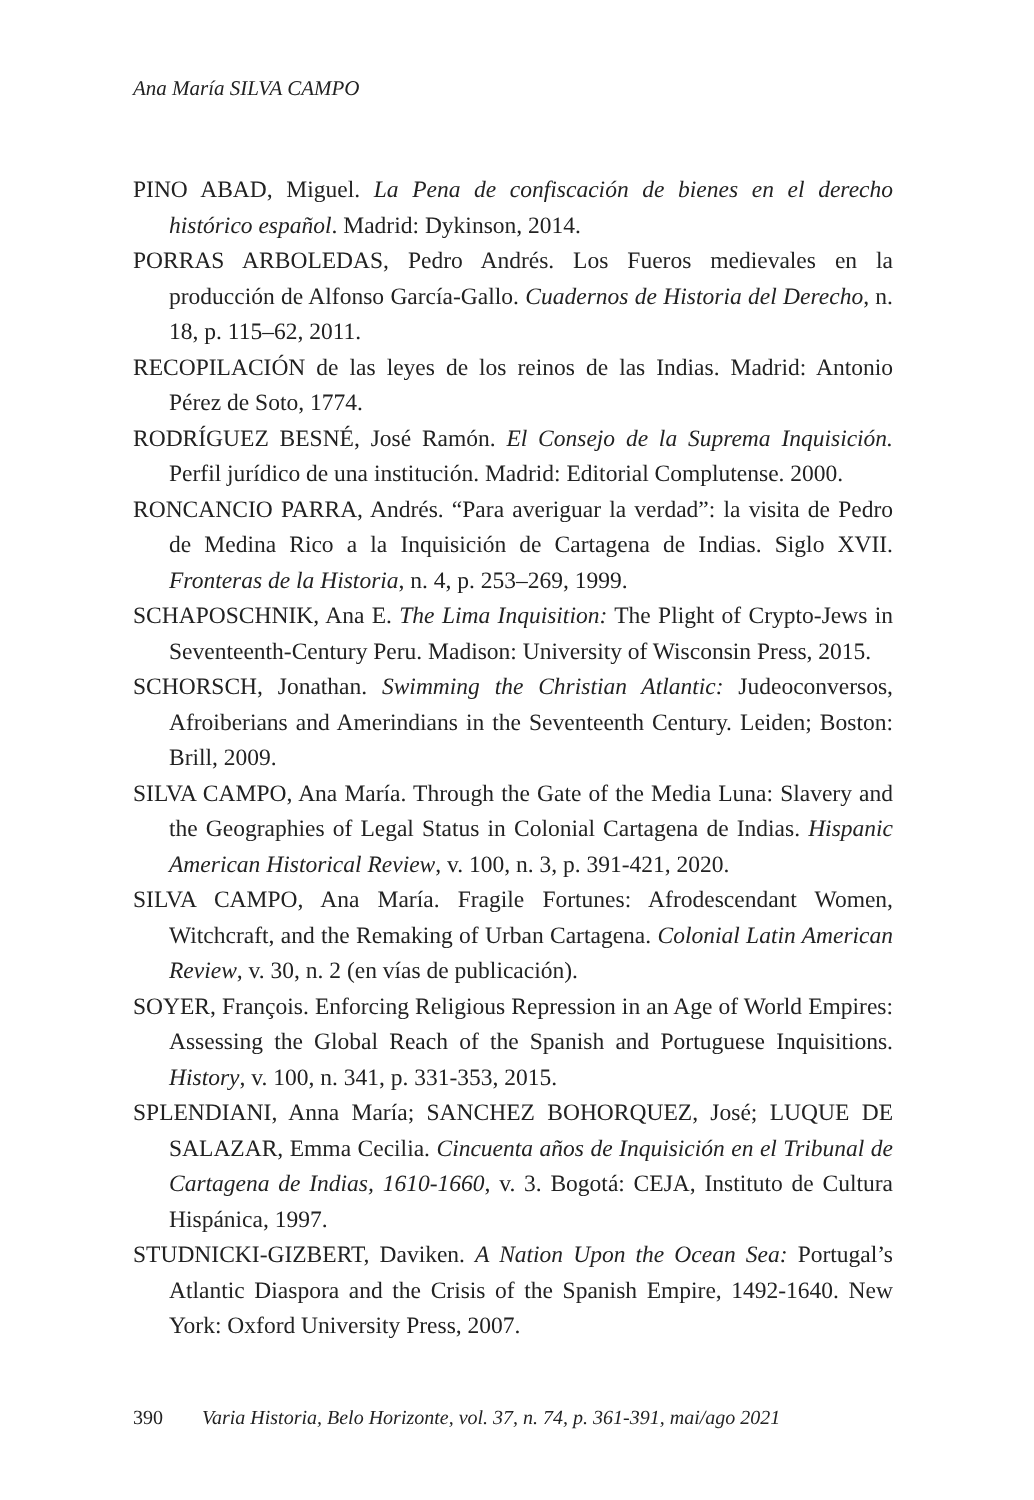Ana María SILVA CAMPO
PINO ABAD, Miguel. La Pena de confiscación de bienes en el derecho histórico español. Madrid: Dykinson, 2014.
PORRAS ARBOLEDAS, Pedro Andrés. Los Fueros medievales en la producción de Alfonso García-Gallo. Cuadernos de Historia del Derecho, n. 18, p. 115–62, 2011.
RECOPILACIÓN de las leyes de los reinos de las Indias. Madrid: Antonio Pérez de Soto, 1774.
RODRÍGUEZ BESNÉ, José Ramón. El Consejo de la Suprema Inquisición. Perfil jurídico de una institución. Madrid: Editorial Complutense. 2000.
RONCANCIO PARRA, Andrés. “Para averiguar la verdad”: la visita de Pedro de Medina Rico a la Inquisición de Cartagena de Indias. Siglo XVII. Fronteras de la Historia, n. 4, p. 253–269, 1999.
SCHAPOSCHNIK, Ana E. The Lima Inquisition: The Plight of Crypto-Jews in Seventeenth-Century Peru. Madison: University of Wisconsin Press, 2015.
SCHORSCH, Jonathan. Swimming the Christian Atlantic: Judeoconversos, Afroiberians and Amerindians in the Seventeenth Century. Leiden; Boston: Brill, 2009.
SILVA CAMPO, Ana María. Through the Gate of the Media Luna: Slavery and the Geographies of Legal Status in Colonial Cartagena de Indias. Hispanic American Historical Review, v. 100, n. 3, p. 391-421, 2020.
SILVA CAMPO, Ana María. Fragile Fortunes: Afrodescendant Women, Witchcraft, and the Remaking of Urban Cartagena. Colonial Latin American Review, v. 30, n. 2 (en vías de publicación).
SOYER, François. Enforcing Religious Repression in an Age of World Empires: Assessing the Global Reach of the Spanish and Portuguese Inquisitions. History, v. 100, n. 341, p. 331-353, 2015.
SPLENDIANI, Anna María; SANCHEZ BOHORQUEZ, José; LUQUE DE SALAZAR, Emma Cecilia. Cincuenta años de Inquisición en el Tribunal de Cartagena de Indias, 1610-1660, v. 3. Bogotá: CEJA, Instituto de Cultura Hispánica, 1997.
STUDNICKI-GIZBERT, Daviken. A Nation Upon the Ocean Sea: Portugal’s Atlantic Diaspora and the Crisis of the Spanish Empire, 1492-1640. New York: Oxford University Press, 2007.
390 Varia Historia, Belo Horizonte, vol. 37, n. 74, p. 361-391, mai/ago 2021